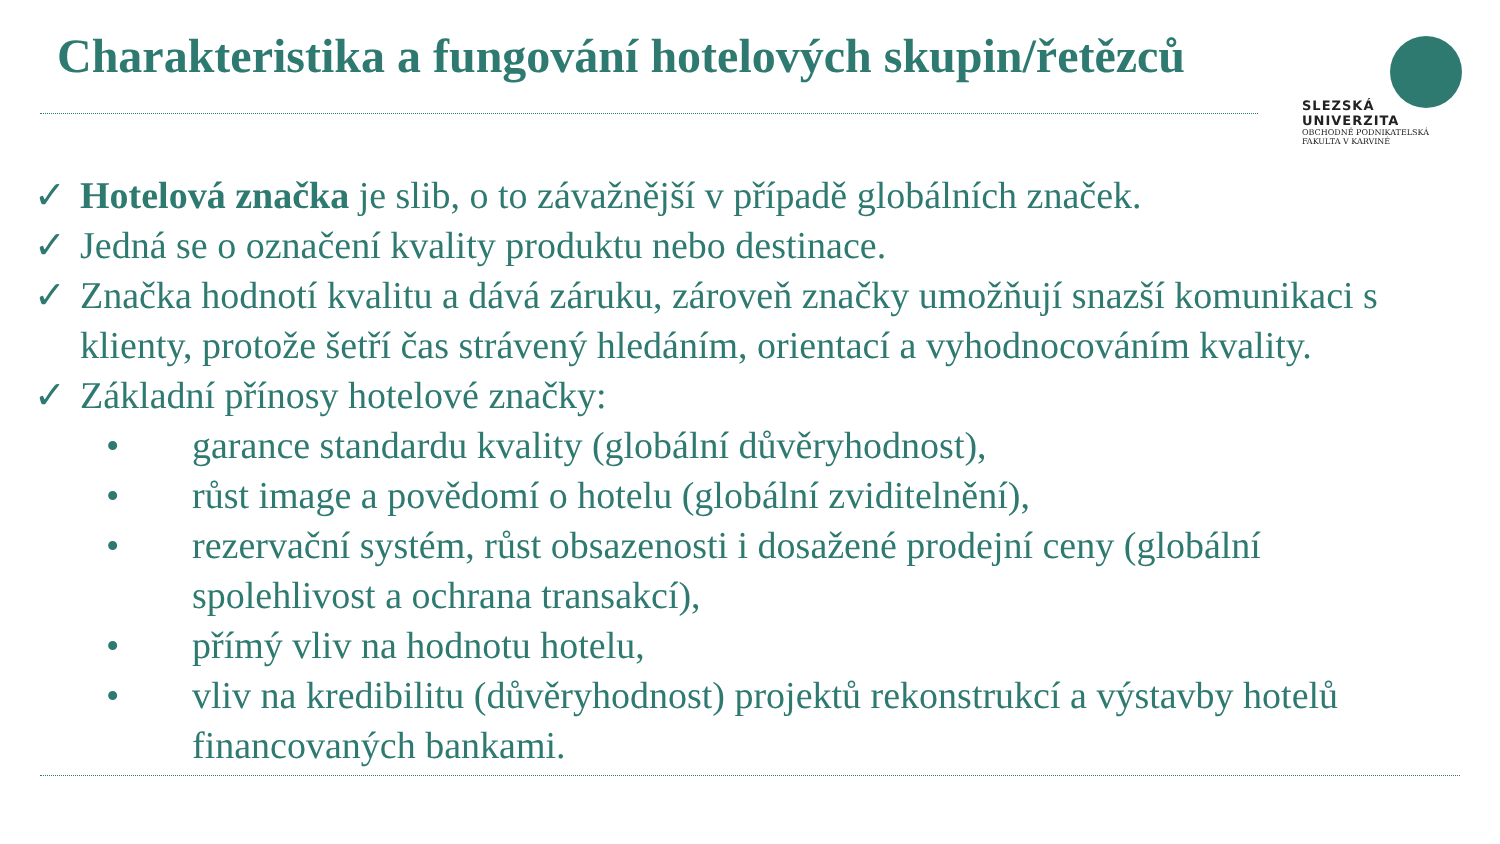Charakteristika a fungování hotelových skupin/řetězců
SLEZSKÁ
UNIVERZITA
OBCHODNĚ PODNIKATELSKÁ
FAKULTA V KARVINÉ
✓ Hotelová značka je slib, o to závažnější v případě globálních značek.
✓ Jedná se o označení kvality produktu nebo destinace.
✓ Značka hodnotí kvalitu a dává záruku, zároveň značky umožňují snazší komunikaci s klienty, protože šetří čas strávený hledáním, orientací a vyhodnocováním kvality.
✓ Základní přínosy hotelové značky:
• garance standardu kvality (globální důvěryhodnost),
• růst image a povědomí o hotelu (globální zviditelnění),
• rezervační systém, růst obsazenosti i dosažené prodejní ceny (globální spolehlivost a ochrana transakcí),
• přímý vliv na hodnotu hotelu,
• vliv na kredibilitu (důvěryhodnost) projektů rekonstrukcí a výstavby hotelů financovaných bankami.